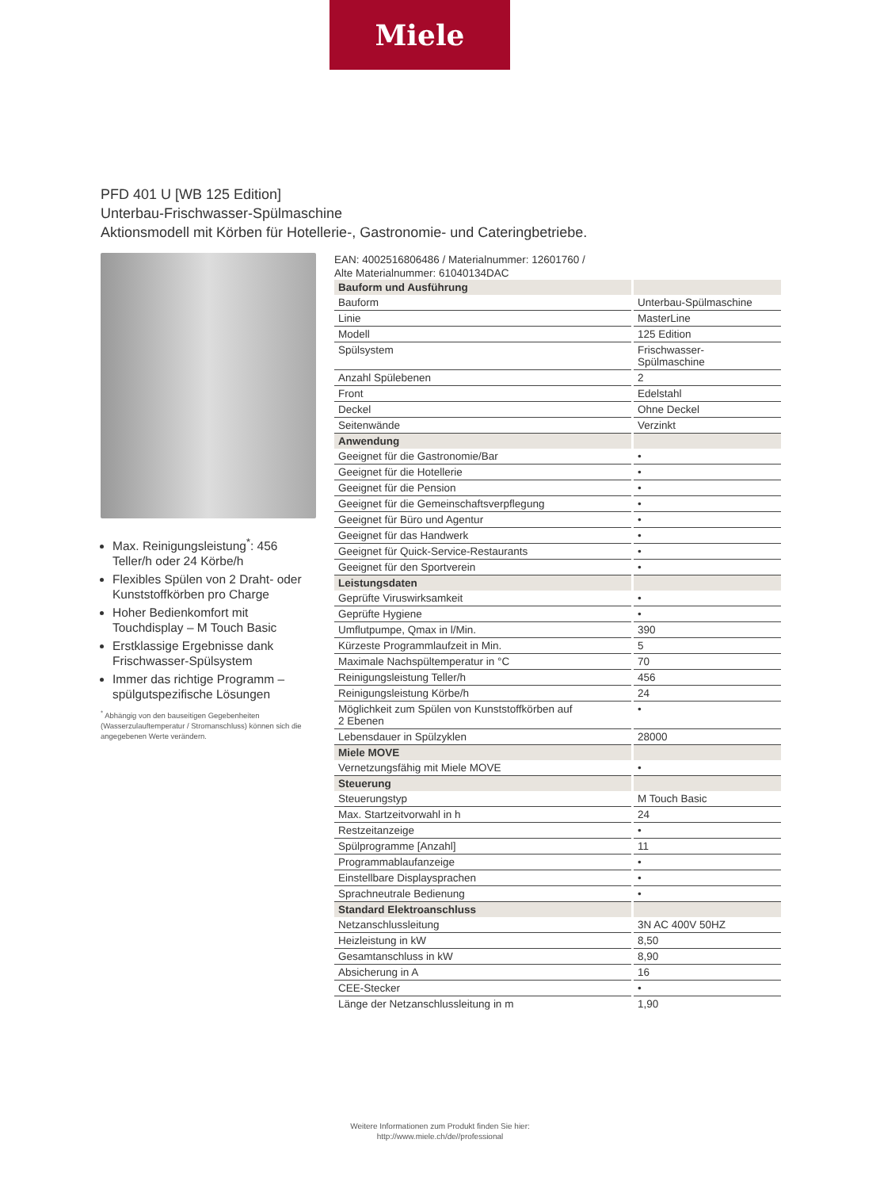Miele
PFD 401 U [WB 125 Edition]
Unterbau-Frischwasser-Spülmaschine
Aktionsmodell mit Körben für Hotellerie-, Gastronomie- und Cateringbetriebe.
Max. Reinigungsleistung<sup>*</sup>: 456 Teller/h oder 24 Körbe/h
Flexibles Spülen von 2 Draht- oder Kunststoffkörben pro Charge
Hoher Bedienkomfort mit Touchdisplay – M Touch Basic
Erstklassige Ergebnisse dank Frischwasser-Spülsystem
Immer das richtige Programm – spülgutspezifische Lösungen
<sup>*</sup> Abhängig von den bauseitigen Gegebenheiten (Wasserzulauftemperatur / Stromanschluss) können sich die angegebenen Werte verändern.
EAN: 4002516806486 / Materialnummer: 12601760 /
Alte Materialnummer: 61040134DAC
| Bauform und Ausführung | |
| Bauform | Unterbau-Spülmaschine |
| Linie | MasterLine |
| Modell | 125 Edition |
| Spülsystem | Frischwasser- Spülmaschine |
| Anzahl Spülebenen | 2 |
| Front | Edelstahl |
| Deckel | Ohne Deckel |
| Seitenwände | Verzinkt |
| Anwendung | |
| Geeignet für die Gastronomie/Bar | • |
| Geeignet für die Hotellerie | • |
| Geeignet für die Pension | • |
| Geeignet für die Gemeinschaftsverpflegung | • |
| Geeignet für Büro und Agentur | • |
| Geeignet für das Handwerk | • |
| Geeignet für Quick-Service-Restaurants | • |
| Geeignet für den Sportverein | • |
| Leistungsdaten | |
| Geprüfte Viruswirksamkeit | • |
| Geprüfte Hygiene | • |
| Umflutpumpe, Qmax in l/Min. | 390 |
| Kürzeste Programmlaufzeit in Min. | 5 |
| Maximale Nachspültemperatur in °C | 70 |
| Reinigungsleistung Teller/h | 456 |
| Reinigungsleistung Körbe/h | 24 |
| Möglichkeit zum Spülen von Kunststoffkörben auf 2 Ebenen | • |
| Lebensdauer in Spülzyklen | 28000 |
| Miele MOVE | |
| Vernetzungsfähig mit Miele MOVE | • |
| Steuerung | |
| Steuerungstyp | M Touch Basic |
| Max. Startzeitvorwahl in h | 24 |
| Restzeitanzeige | • |
| Spülprogramme [Anzahl] | 11 |
| Programmablaufanzeige | • |
| Einstellbare Displaysprachen | • |
| Sprachneutrale Bedienung | • |
| Standard Elektroanschluss | |
| Netzanschlussleitung | 3N AC 400V 50HZ |
| Heizleistung in kW | 8,50 |
| Gesamtanschluss in kW | 8,90 |
| Absicherung in A | 16 |
| CEE-Stecker | • |
| Länge der Netzanschlussleitung in m | 1,90 |
Weitere Informationen zum Produkt finden Sie hier:
http://www.miele.ch/de//professional